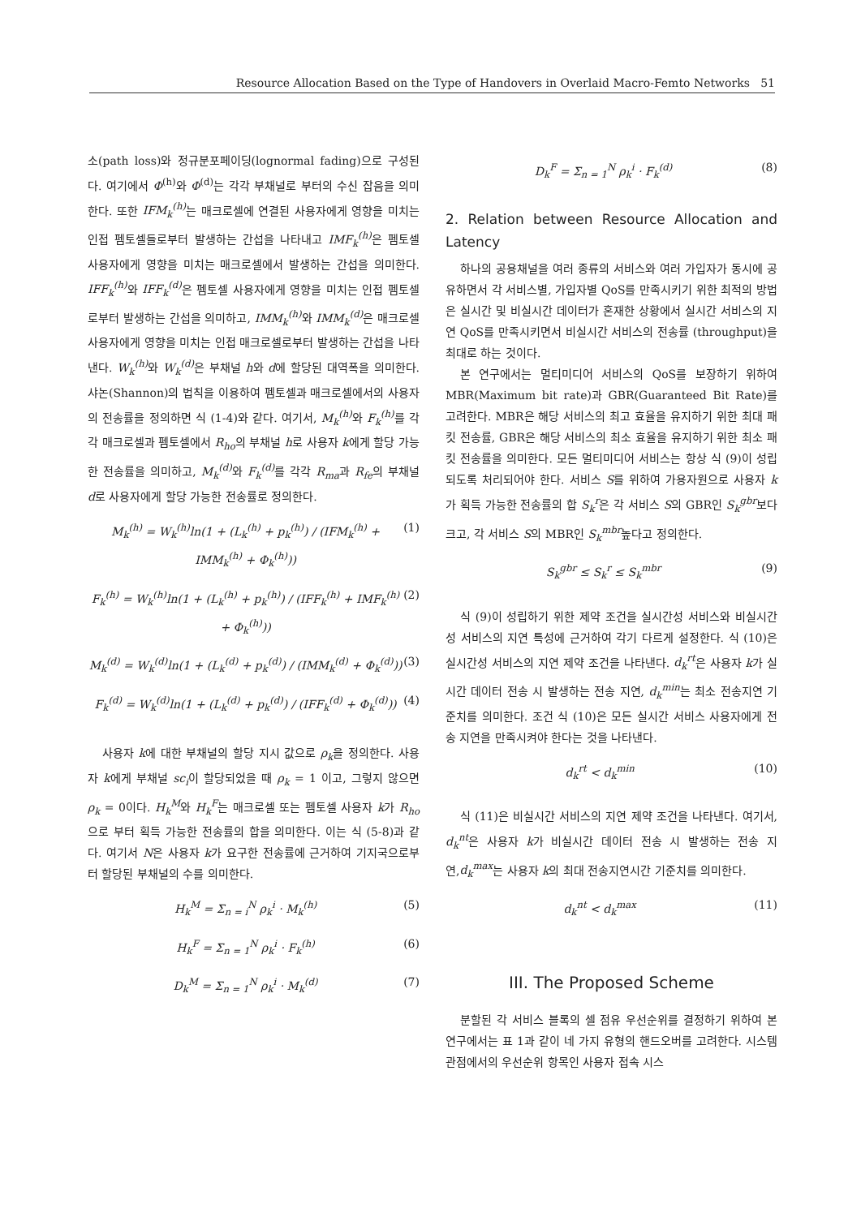Resource Allocation Based on the Type of Handovers in Overlaid Macro-Femto Networks 51
소(path loss)와 정규분포페이딩(lognormal fading)으로 구성된다. 여기에서 Φ<sup>(h)</sup>와 Φ<sup>(d)</sup>는 각각 부채널로 부터의 수신 잡음을 의미한다. 또한 IFM<sub>k</sub><sup>(h)</sup> 는 매크로셀에 연결된 사용자에게 영향을 미치는 인접 펨토셀들로부터 발생하는 간섭을 나타내고 IMF<sub>k</sub><sup>(h)</sup> 은 펨토셀 사용자에게 영향을 미치는 매크로셀에서 발생하는 간섭을 의미한다. IFF<sub>k</sub><sup>(h)</sup> 와 IFF<sub>k</sub><sup>(d)</sup> 은 펨토셀 사용자에게 영향을 미치는 인접 펨토셀로부터 발생하는 간섭을 의미하고, IMM<sub>k</sub><sup>(h)</sup> 와 IMM<sub>k</sub><sup>(d)</sup> 은 매크로셀 사용자에게 영향을 미치는 인접 매크로셀로부터 발생하는 간섭을 나타낸다. W<sub>k</sub><sup>(h)</sup> 와 W<sub>k</sub><sup>(d)</sup> 은 부채널 h와 d에 할당된 대역폭을 의미한다. 샤논(Shannon)의 법칙을 이용하여 펨토셀과 매크로셀에서의 사용자의 전송률을 정의하면 식 (1-4)와 같다. 여기서, M<sub>k</sub><sup>(h)</sup> 와 F<sub>k</sub><sup>(h)</sup> 를 각각 매크로셀과 펨토셀에서 R<sub>ho</sub>의 부채널 h로 사용자 k에게 할당 가능한 전송률을 의미하고, M<sub>k</sub><sup>(d)</sup> 와 F<sub>k</sub><sup>(d)</sup> 를 각각 R<sub>ma</sub>과 R<sub>fe</sub>의 부채널 d로 사용자에게 할당 가능한 전송률로 정의한다.
M<sub>k</sub><sup>(h)</sup> = W<sub>k</sub><sup>(h)</sup>ln(1 + (L<sub>k</sub><sup>(h)</sup> + p<sub>k</sub><sup>(h)</sup>) / (IFM<sub>k</sub><sup>(h)</sup> + IMM<sub>k</sub><sup>(h)</sup> + Φ<sub>k</sub><sup>(h)</sup>)) (1)
F<sub>k</sub><sup>(h)</sup> = W<sub>k</sub><sup>(h)</sup>ln(1 + (L<sub>k</sub><sup>(h)</sup> + p<sub>k</sub><sup>(h)</sup>) / (IFF<sub>k</sub><sup>(h)</sup> + IMF<sub>k</sub><sup>(h)</sup> + Φ<sub>k</sub><sup>(h)</sup>)) (2)
M<sub>k</sub><sup>(d)</sup> = W<sub>k</sub><sup>(d)</sup>ln(1 + (L<sub>k</sub><sup>(d)</sup> + p<sub>k</sub><sup>(d)</sup>) / (IMM<sub>k</sub><sup>(d)</sup> + Φ<sub>k</sub><sup>(d)</sup>)) (3)
F<sub>k</sub><sup>(d)</sup> = W<sub>k</sub><sup>(d)</sup>ln(1 + (L<sub>k</sub><sup>(d)</sup> + p<sub>k</sub><sup>(d)</sup>) / (IFF<sub>k</sub><sup>(d)</sup> + Φ<sub>k</sub><sup>(d)</sup>)) (4)
사용자 k에 대한 부채널의 할당 지시 값으로 ρ<sub>k</sub>을 정의한다. 사용자 k에게 부채널 sc<sub>i</sub>이 할당되었을 때 ρ<sub>k</sub> = 1 이고, 그렇지 않으면 ρ<sub>k</sub> = 0이다. H<sub>k</sub><sup>M</sup>와 H<sub>k</sub><sup>F</sup>는 매크로셀 또는 펨토셀 사용자 k가 R<sub>ho</sub>으로 부터 획득 가능한 전송률의 합을 의미한다. 이는 식 (5-8)과 같다. 여기서 N은 사용자 k가 요구한 전송률에 근거하여 기지국으로부터 할당된 부채널의 수를 의미한다.
H<sub>k</sub><sup>M</sup> = Σ<sub>n = i</sub><sup>N</sup> ρ<sub>k</sub><sup>i</sup> · M<sub>k</sub><sup>(h)</sup> (5)
H<sub>k</sub><sup>F</sup> = Σ<sub>n = 1</sub><sup>N</sup> ρ<sub>k</sub><sup>i</sup> · F<sub>k</sub><sup>(h)</sup> (6)
D<sub>k</sub><sup>M</sup> = Σ<sub>n = 1</sub><sup>N</sup> ρ<sub>k</sub><sup>i</sup> · M<sub>k</sub><sup>(d)</sup> (7)
D<sub>k</sub><sup>F</sup> = Σ<sub>n = 1</sub><sup>N</sup> ρ<sub>k</sub><sup>i</sup> · F<sub>k</sub><sup>(d)</sup> (8)
2. Relation between Resource Allocation and Latency
하나의 공용채널을 여러 종류의 서비스와 여러 가입자가 동시에 공유하면서 각 서비스별, 가입자별 QoS를 만족시키기 위한 최적의 방법은 실시간 및 비실시간 데이터가 혼재한 상황에서 실시간 서비스의 지연 QoS를 만족시키면서 비실시간 서비스의 전송률 (throughput)을 최대로 하는 것이다.
본 연구에서는 멀티미디어 서비스의 QoS를 보장하기 위하여 MBR(Maximum bit rate)과 GBR(Guaranteed Bit Rate)를 고려한다. MBR은 해당 서비스의 최고 효율을 유지하기 위한 최대 패킷 전송률, GBR은 해당 서비스의 최소 효율을 유지하기 위한 최소 패킷 전송률을 의미한다. 모든 멀티미디어 서비스는 항상 식 (9)이 성립되도록 처리되어야 한다. 서비스 S를 위하여 가용자원으로 사용자 k가 획득 가능한 전송률의 합 S<sub>k</sub><sup>r</sup>은 각 서비스 S의 GBR인 S<sub>k</sub><sup>gbr</sup>보다 크고, 각 서비스 S의 MBR인 S<sub>k</sub><sup>mbr</sup>높다고 정의한다.
S<sub>k</sub><sup>gbr</sup> ≤ S<sub>k</sub><sup>r</sup> ≤ S<sub>k</sub><sup>mbr</sup> (9)
식 (9)이 성립하기 위한 제약 조건을 실시간성 서비스와 비실시간성 서비스의 지연 특성에 근거하여 각기 다르게 설정한다. 식 (10)은 실시간성 서비스의 지연 제약 조건을 나타낸다. d<sub>k</sub><sup>rt</sup>은 사용자 k가 실시간 데이터 전송 시 발생하는 전송 지연, d<sub>k</sub><sup>min</sup>는 최소 전송지연 기준치를 의미한다. 조건 식 (10)은 모든 실시간 서비스 사용자에게 전송 지연을 만족시켜야 한다는 것을 나타낸다.
d<sub>k</sub><sup>rt</sup> < d<sub>k</sub><sup>min</sup> (10)
식 (11)은 비실시간 서비스의 지연 제약 조건을 나타낸다. 여기서, d<sub>k</sub><sup>nt</sup>은 사용자 k가 비실시간 데이터 전송 시 발생하는 전송 지연,d<sub>k</sub><sup>max</sup>는 사용자 k의 최대 전송지연시간 기준치를 의미한다.
d<sub>k</sub><sup>nt</sup> < d<sub>k</sub><sup>max</sup> (11)
III. The Proposed Scheme
분할된 각 서비스 블록의 셀 점유 우선순위를 결정하기 위하여 본 연구에서는 표 1과 같이 네 가지 유형의 핸드오버를 고려한다. 시스템 관점에서의 우선순위 항목인 사용자 접속 시스